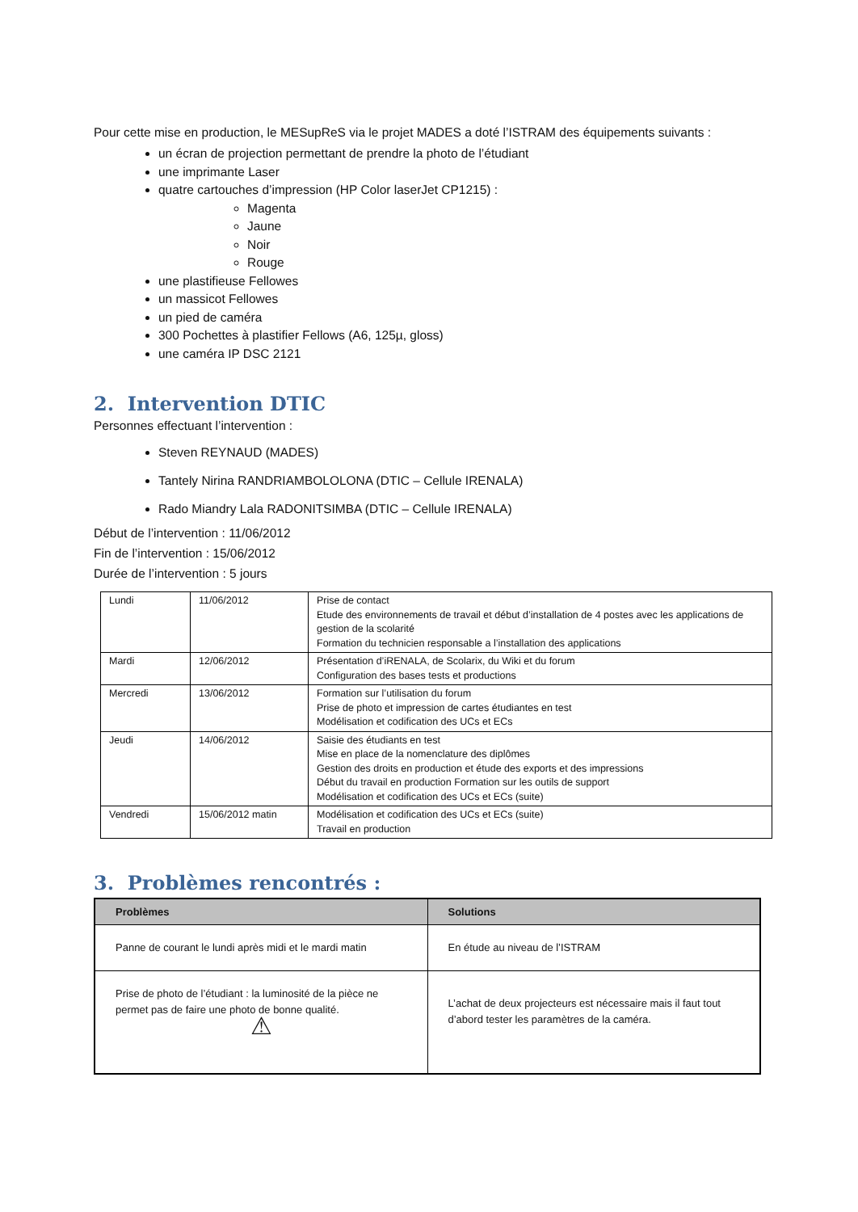Pour cette mise en production, le MESupReS via le projet MADES a doté l’ISTRAM des équipements suivants :
un écran de projection permettant de prendre la photo de l’étudiant
une imprimante Laser
quatre cartouches d’impression (HP Color laserJet CP1215) :
Magenta
Jaune
Noir
Rouge
une plastifieuse Fellowes
un massicot Fellowes
un pied de caméra
300 Pochettes à plastifier Fellows (A6, 125µ, gloss)
une caméra IP DSC 2121
2. Intervention DTIC
Personnes effectuant l’intervention :
Steven REYNAUD (MADES)
Tantely Nirina RANDRIAMBOLOLONA (DTIC – Cellule IRENALA)
Rado Miandry Lala RADONITSIMBA (DTIC – Cellule IRENALA)
Début de l’intervention : 11/06/2012
Fin de l’intervention : 15/06/2012
Durée de l’intervention : 5 jours
| Lundi | 11/06/2012 | Prise de contact Etude des environnements de travail et début d’installation de 4 postes avec les applications de gestion de la scolarité Formation du technicien responsable a l’installation des applications |
| Mardi | 12/06/2012 | Présentation d’iRENALA, de Scolarix, du Wiki et du forum Configuration des bases tests et productions |
| Mercredi | 13/06/2012 | Formation sur l’utilisation du forum Prise de photo et impression de cartes étudiantes en test Modélisation et codification des UCs et ECs |
| Jeudi | 14/06/2012 | Saisie des étudiants en test Mise en place de la nomenclature des diplômes Gestion des droits en production et étude des exports et des impressions Début du travail en production Formation sur les outils de support Modélisation et codification des UCs et ECs (suite) |
| Vendredi | 15/06/2012 matin | Modélisation et codification des UCs et ECs (suite) Travail en production |
3. Problèmes rencontrés :
| Problèmes | Solutions |
| --- | --- |
| Panne de courant le lundi après midi et le mardi matin | En étude au niveau de l’ISTRAM |
| Prise de photo de l’étudiant : la luminosité de la pièce ne permet pas de faire une photo de bonne qualité. ⚠ | L’achat de deux projecteurs est nécessaire mais il faut tout d’abord tester les paramètres de la caméra. |